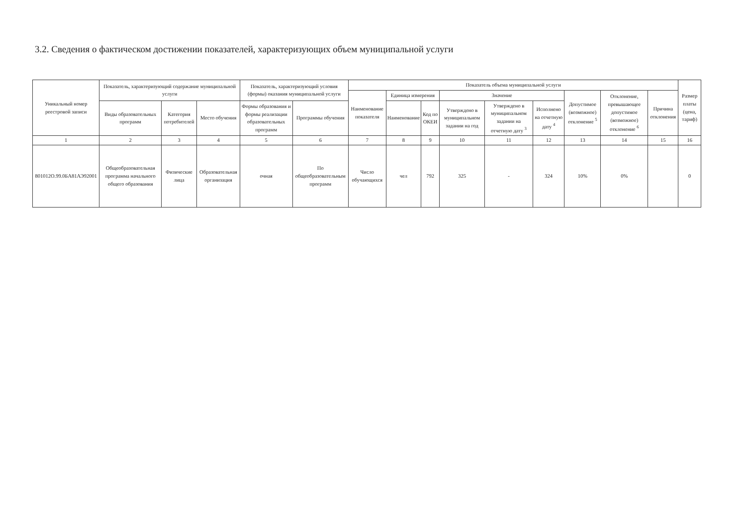3.2. Сведения о фактическом достижении показателей, характеризующих объем муниципальной услуги
| Уникальный номер реестровой записи | Показатель, характеризующий содержание муниципальной услуги | | | Показатель, характеризующий условия (формы) оказания муниципальной услуги | | Показатель объема муниципальной услуги | | | | | | | | | Размер платы (цена, тариф) |
| --- | --- | --- | --- | --- | --- | --- | --- | --- | --- | --- | --- | --- | --- | --- | --- |
| | | | | | | Наименование показателя | Единица измерения | | Значение | | | Допустимое (возможное) отклонение <sup>5</sup> | Отклонение, превышающее допустимое (возможное) отклонение <sup>6</sup> | Причина отклонения | |
| | Виды образовательных программ | Категория потребителей | Место обучения | Формы образования и формы реализации образовательных программ | Программы обучения | | Наименование | Код по ОКЕИ | Утверждено в муниципальном задании на год | Утверждено в муниципальном задании на отчетную дату <sup>3</sup> | Исполнено на отчетную дату <sup>4</sup> | | | | |
| 1 | 2 | 3 | 4 | 5 | 6 | 7 | 8 | 9 | 10 | 11 | 12 | 13 | 14 | 15 | 16 |
| 801012О.99.0БА81АЭ92001 | Общеобразовательная программа начального общего образования | Физические лица | Образовательная организация | очная | По общеобразовательным программ | Число обучающихся | чел | 792 | 325 | - | 324 | 10% | 0% | | 0 |